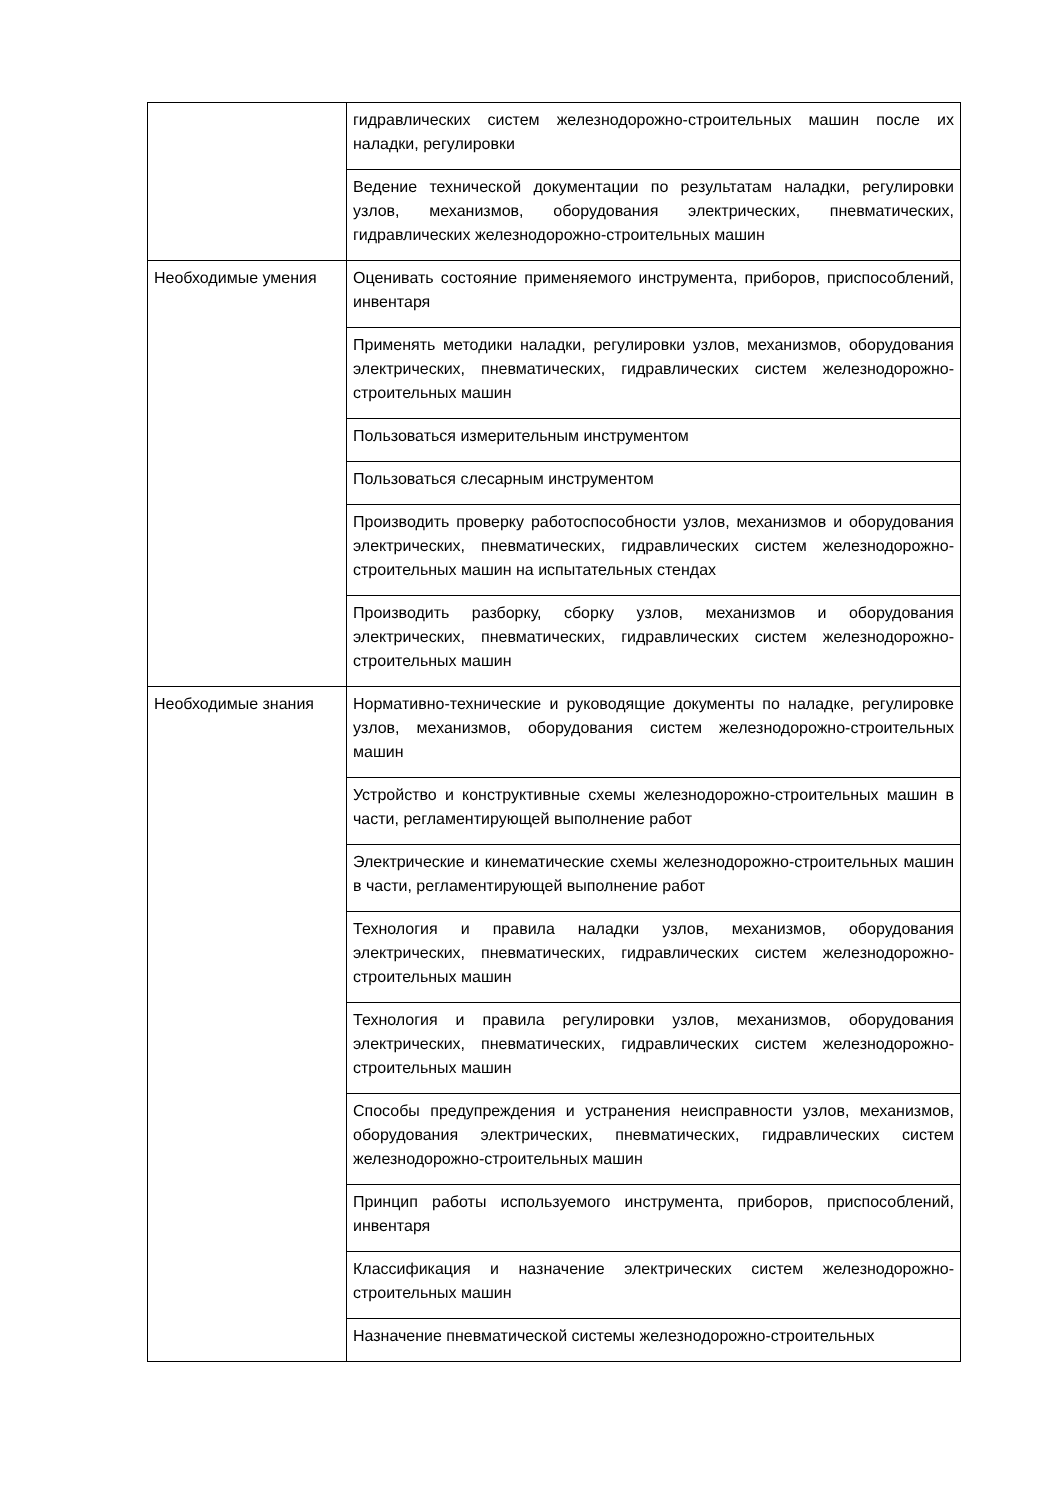| | гидравлических систем железнодорожно-строительных машин после их наладки, регулировки |
| | Ведение технической документации по результатам наладки, регулировки узлов, механизмов, оборудования электрических, пневматических, гидравлических железнодорожно-строительных машин |
| Необходимые умения | Оценивать состояние применяемого инструмента, приборов, приспособлений, инвентаря |
| | Применять методики наладки, регулировки узлов, механизмов, оборудования электрических, пневматических, гидравлических систем железнодорожно-строительных машин |
| | Пользоваться измерительным инструментом |
| | Пользоваться слесарным инструментом |
| | Производить проверку работоспособности узлов, механизмов и оборудования электрических, пневматических, гидравлических систем железнодорожно-строительных машин на испытательных стендах |
| | Производить разборку, сборку узлов, механизмов и оборудования электрических, пневматических, гидравлических систем железнодорожно-строительных машин |
| Необходимые знания | Нормативно-технические и руководящие документы по наладке, регулировке узлов, механизмов, оборудования систем железнодорожно-строительных машин |
| | Устройство и конструктивные схемы железнодорожно-строительных машин в части, регламентирующей выполнение работ |
| | Электрические и кинематические схемы железнодорожно-строительных машин в части, регламентирующей выполнение работ |
| | Технология и правила наладки узлов, механизмов, оборудования электрических, пневматических, гидравлических систем железнодорожно-строительных машин |
| | Технология и правила регулировки узлов, механизмов, оборудования электрических, пневматических, гидравлических систем железнодорожно-строительных машин |
| | Способы предупреждения и устранения неисправности узлов, механизмов, оборудования электрических, пневматических, гидравлических систем железнодорожно-строительных машин |
| | Принцип работы используемого инструмента, приборов, приспособлений, инвентаря |
| | Классификация и назначение электрических систем железнодорожно-строительных машин |
| | Назначение пневматической системы железнодорожно-строительных |